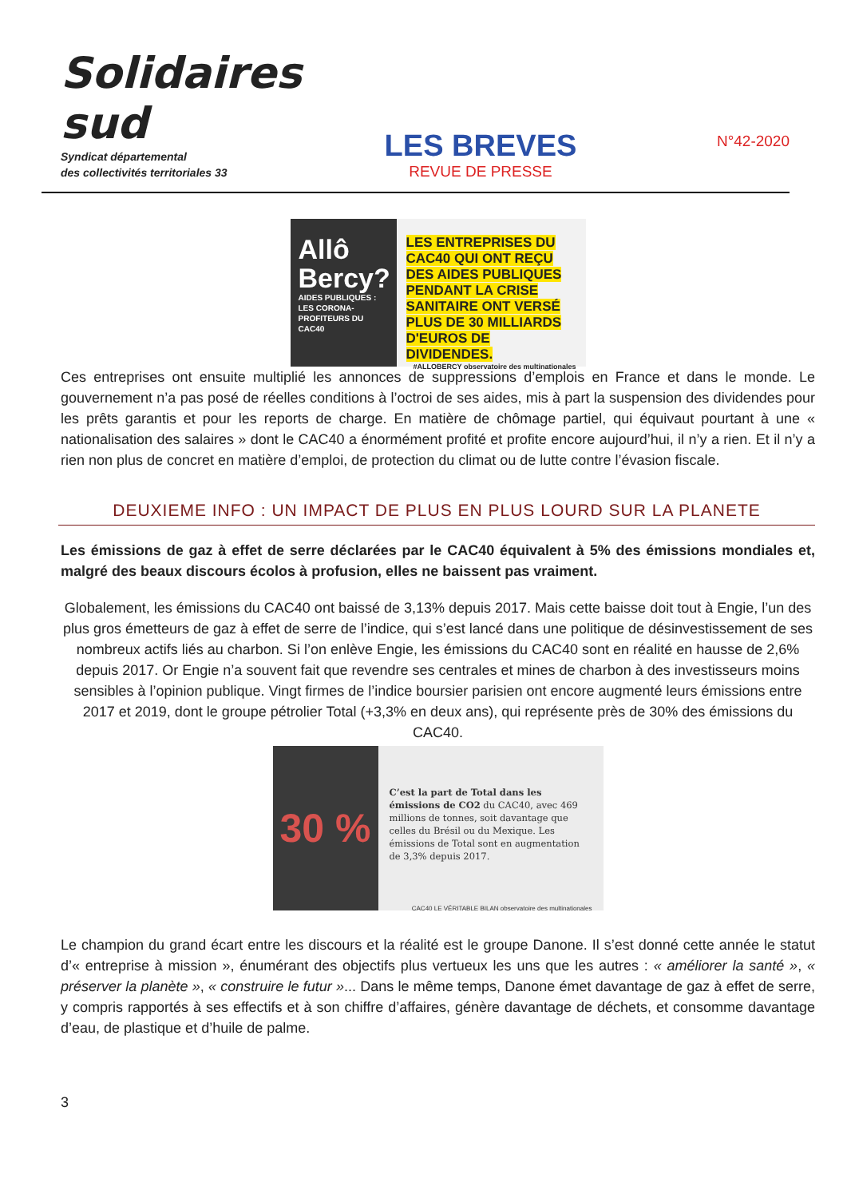Solidaires sud
Syndicat départemental
des collectivités territoriales 33
LES BREVES
REVUE DE PRESSE
N°42-2020
Allô Bercy?
AIDES PUBLIQUES : LES CORONA-PROFITEURS DU CAC40
LES ENTREPRISES DU CAC40 QUI ONT REÇU DES AIDES PUBLIQUES PENDANT LA CRISE SANITAIRE ONT VERSÉ PLUS DE 30 MILLIARDS D'EUROS DE DIVIDENDES.
#ALLOBERCY observatoire des multinationales
Ces entreprises ont ensuite multiplié les annonces de suppressions d’emplois en France et dans le monde. Le gouvernement n’a pas posé de réelles conditions à l’octroi de ses aides, mis à part la suspension des dividendes pour les prêts garantis et pour les reports de charge. En matière de chômage partiel, qui équivaut pourtant à une « nationalisation des salaires » dont le CAC40 a énormément profité et profite encore aujourd’hui, il n’y a rien. Et il n’y a rien non plus de concret en matière d’emploi, de protection du climat ou de lutte contre l’évasion fiscale.
DEUXIEME INFO : UN IMPACT DE PLUS EN PLUS LOURD SUR LA PLANETE
Les émissions de gaz à effet de serre déclarées par le CAC40 équivalent à 5% des émissions mondiales et, malgré des beaux discours écolos à profusion, elles ne baissent pas vraiment.
Globalement, les émissions du CAC40 ont baissé de 3,13% depuis 2017. Mais cette baisse doit tout à Engie, l’un des plus gros émetteurs de gaz à effet de serre de l’indice, qui s’est lancé dans une politique de désinvestissement de ses nombreux actifs liés au charbon. Si l’on enlève Engie, les émissions du CAC40 sont en réalité en hausse de 2,6% depuis 2017. Or Engie n’a souvent fait que revendre ses centrales et mines de charbon à des investisseurs moins sensibles à l’opinion publique. Vingt firmes de l’indice boursier parisien ont encore augmenté leurs émissions entre 2017 et 2019, dont le groupe pétrolier Total (+3,3% en deux ans), qui représente près de 30% des émissions du CAC40.
30 %
C’est la part de Total dans les émissions de CO2 du CAC40, avec 469 millions de tonnes, soit davantage que celles du Brésil ou du Mexique. Les émissions de Total sont en augmentation de 3,3% depuis 2017.
CAC40 LE VÉRITABLE BILAN observatoire des multinationales
Le champion du grand écart entre les discours et la réalité est le groupe Danone. Il s’est donné cette année le statut d’« entreprise à mission », énumérant des objectifs plus vertueux les uns que les autres : « améliorer la santé », « préserver la planète », « construire le futur »... Dans le même temps, Danone émet davantage de gaz à effet de serre, y compris rapportés à ses effectifs et à son chiffre d’affaires, génère davantage de déchets, et consomme davantage d’eau, de plastique et d’huile de palme.
3